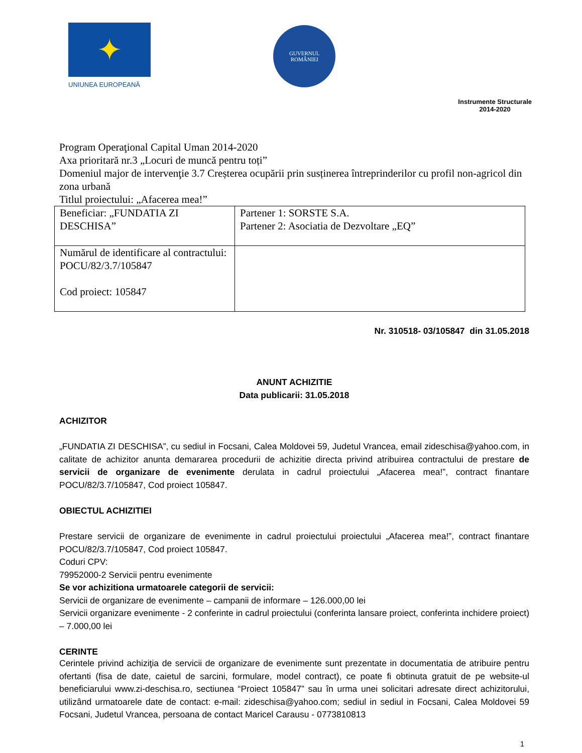✦
UNIUNEA EUROPEANĂ
GUVERNUL
ROMÂNIEI
Instrumente Structurale
2014-2020
Program Operaţional Capital Uman 2014-2020
Axa prioritară nr.3 „Locuri de muncă pentru toți”
Domeniul major de intervenţie 3.7 Creșterea ocupării prin susținerea întreprinderilor cu profil non-agricol din zona urbană
Titlul proiectului: „Afacerea mea!”
| Beneficiar: „FUNDATIA ZI DESCHISA” | Partener 1: SORSTE S.A. Partener 2: Asociatia de Dezvoltare „EQ” |
| Numărul de identificare al contractului: POCU/82/3.7/105847 Cod proiect: 105847 | |
Nr. 310518- 03/105847 din 31.05.2018
ANUNT ACHIZITIE
Data publicarii: 31.05.2018
ACHIZITOR
„FUNDATIA ZI DESCHISA”, cu sediul in Focsani, Calea Moldovei 59, Judetul Vrancea, email zideschisa@yahoo.com, in calitate de achizitor anunta demararea procedurii de achizitie directa privind atribuirea contractului de prestare de servicii de organizare de evenimente derulata in cadrul proiectului „Afacerea mea!”, contract finantare POCU/82/3.7/105847, Cod proiect 105847.
OBIECTUL ACHIZITIEI
Prestare servicii de organizare de evenimente in cadrul proiectului proiectului „Afacerea mea!”, contract finantare POCU/82/3.7/105847, Cod proiect 105847.
Coduri CPV:
79952000-2 Servicii pentru evenimente
Se vor achizitiona urmatoarele categorii de servicii:
Servicii de organizare de evenimente – campanii de informare – 126.000,00 lei
Servicii organizare evenimente - 2 conferinte in cadrul proiectului (conferinta lansare proiect, conferinta inchidere proiect) – 7.000,00 lei
CERINTE
Cerintele privind achiziţia de servicii de organizare de evenimente sunt prezentate in documentatia de atribuire pentru ofertanti (fisa de date, caietul de sarcini, formulare, model contract), ce poate fi obtinuta gratuit de pe website-ul beneficiarului www.zi-deschisa.ro, sectiunea “Proiect 105847” sau în urma unei solicitari adresate direct achizitorului, utilizând urmatoarele date de contact: e-mail: zideschisa@yahoo.com; sediul in sediul in Focsani, Calea Moldovei 59 Focsani, Judetul Vrancea, persoana de contact Maricel Carausu - 0773810813
1